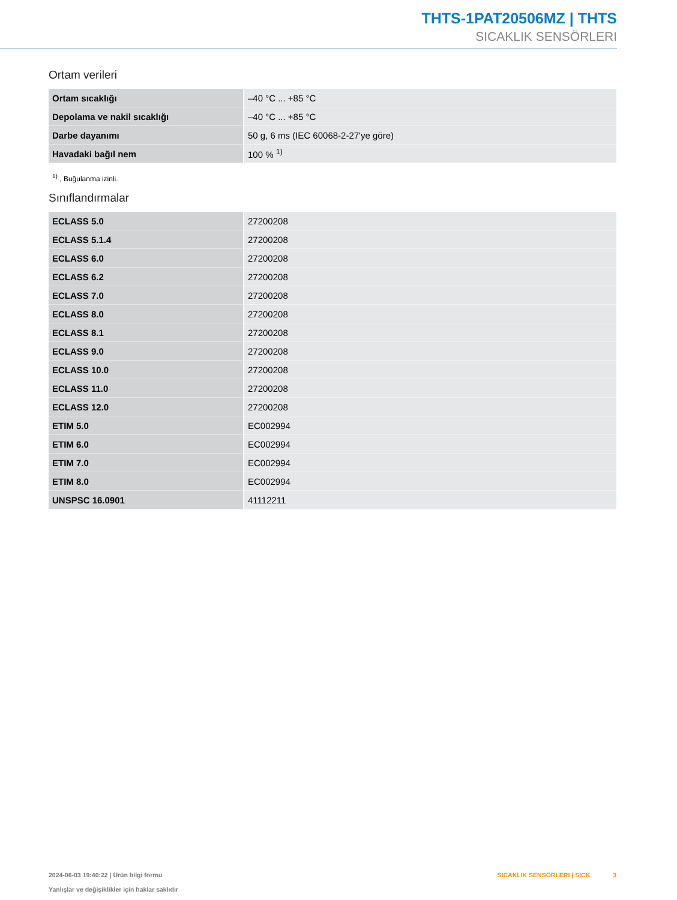THTS-1PAT20506MZ | THTS
SICAKLIK SENSÖRLERI
Ortam verileri
| Ortam sıcaklığı | –40 °C ... +85 °C |
| Depolama ve nakil sıcaklığı | –40 °C ... +85 °C |
| Darbe dayanımı | 50 g, 6 ms (IEC 60068-2-27'ye göre) |
| Havadaki bağıl nem | 100 % <sup>1)</sup> |
<sup>1)</sup> , Buğulanma izinli.
Sınıflandırmalar
| ECLASS 5.0 | 27200208 |
| ECLASS 5.1.4 | 27200208 |
| ECLASS 6.0 | 27200208 |
| ECLASS 6.2 | 27200208 |
| ECLASS 7.0 | 27200208 |
| ECLASS 8.0 | 27200208 |
| ECLASS 8.1 | 27200208 |
| ECLASS 9.0 | 27200208 |
| ECLASS 10.0 | 27200208 |
| ECLASS 11.0 | 27200208 |
| ECLASS 12.0 | 27200208 |
| ETIM 5.0 | EC002994 |
| ETIM 6.0 | EC002994 |
| ETIM 7.0 | EC002994 |
| ETIM 8.0 | EC002994 |
| UNSPSC 16.0901 | 41112211 |
2024-06-03 19:40:22 | Ürün bilgi formu
Yanlışlar ve değişiklikler için haklar saklıdır
SICAKLIK SENSÖRLERI | SICK 3